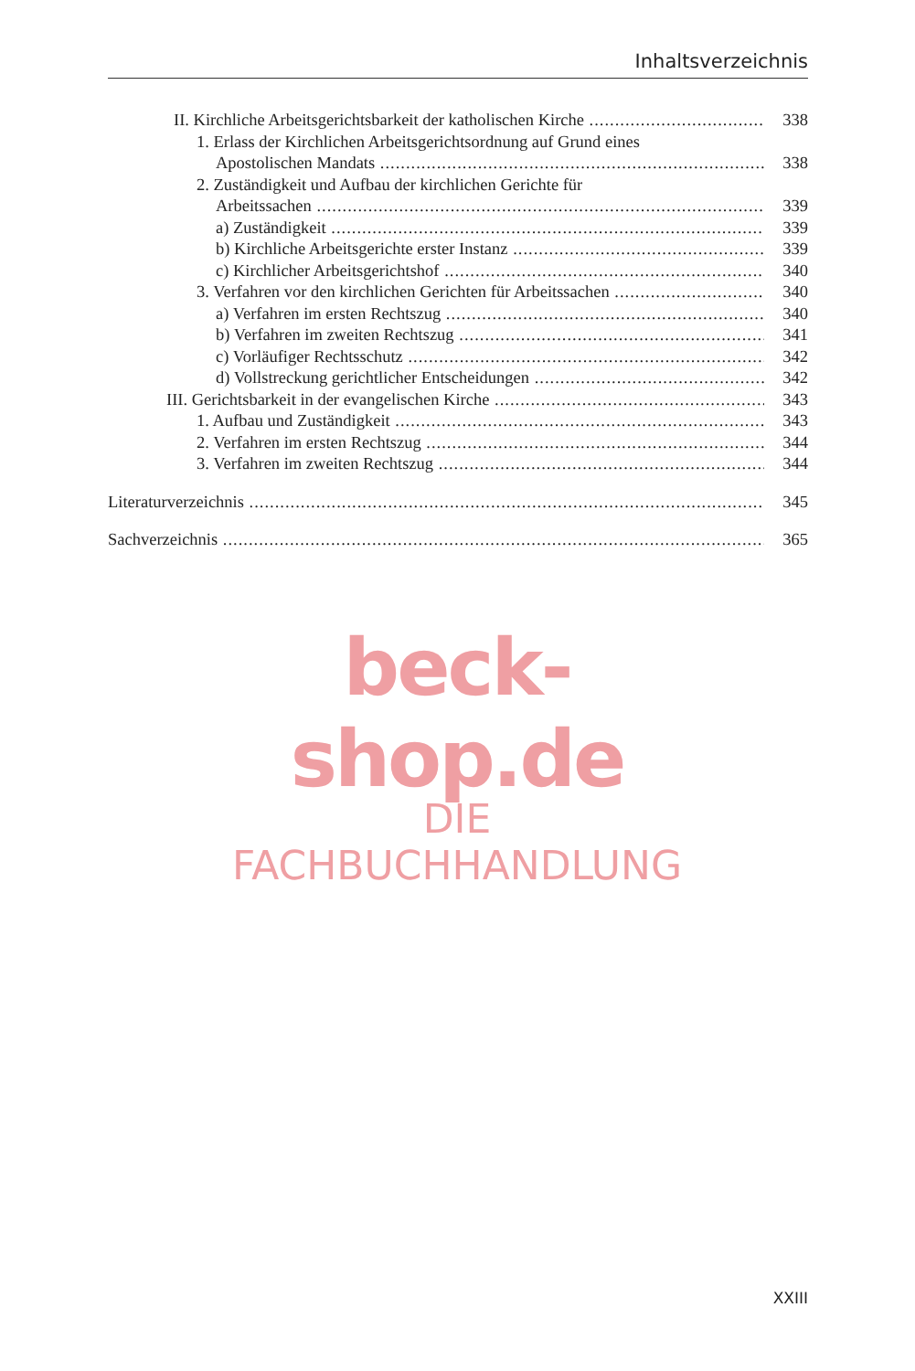Inhaltsverzeichnis
II. Kirchliche Arbeitsgerichtsbarkeit der katholischen Kirche 338
1. Erlass der Kirchlichen Arbeitsgerichtsordnung auf Grund eines
Apostolischen Mandats 338
2. Zuständigkeit und Aufbau der kirchlichen Gerichte für
Arbeitssachen 339
a) Zuständigkeit 339
b) Kirchliche Arbeitsgerichte erster Instanz 339
c) Kirchlicher Arbeitsgerichtshof 340
3. Verfahren vor den kirchlichen Gerichten für Arbeitssachen 340
a) Verfahren im ersten Rechtszug 340
b) Verfahren im zweiten Rechtszug 341
c) Vorläufiger Rechtsschutz 342
d) Vollstreckung gerichtlicher Entscheidungen 342
III. Gerichtsbarkeit in der evangelischen Kirche 343
1. Aufbau und Zuständigkeit 343
2. Verfahren im ersten Rechtszug 344
3. Verfahren im zweiten Rechtszug 344
Literaturverzeichnis 345
Sachverzeichnis 365
beck-shop.de
DIE FACHBUCHHANDLUNG
XXIII